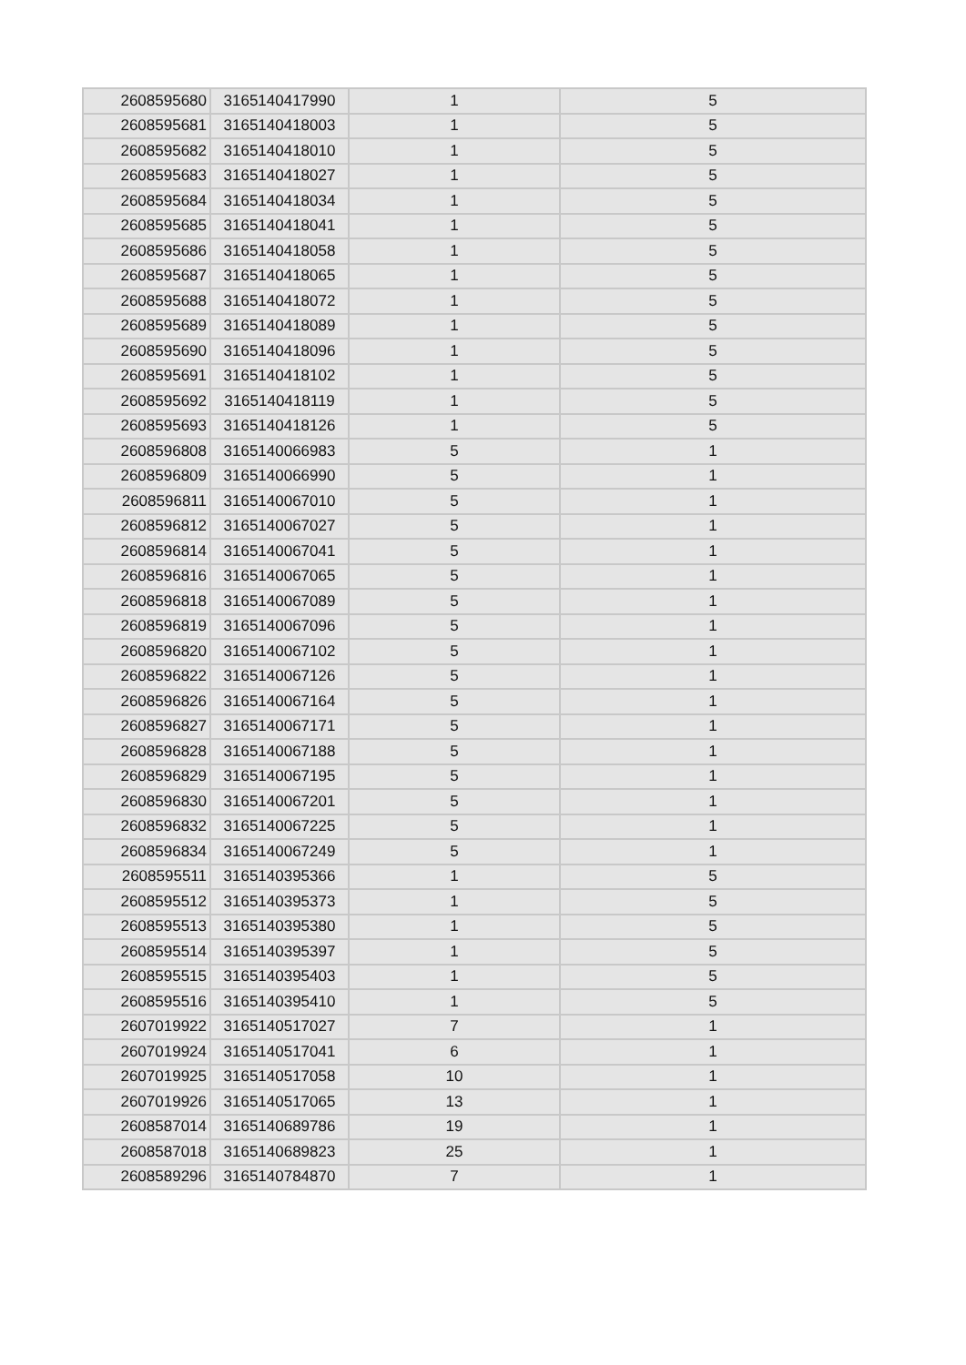| 2608595680 | 3165140417990 | 1 | 5 |
| 2608595681 | 3165140418003 | 1 | 5 |
| 2608595682 | 3165140418010 | 1 | 5 |
| 2608595683 | 3165140418027 | 1 | 5 |
| 2608595684 | 3165140418034 | 1 | 5 |
| 2608595685 | 3165140418041 | 1 | 5 |
| 2608595686 | 3165140418058 | 1 | 5 |
| 2608595687 | 3165140418065 | 1 | 5 |
| 2608595688 | 3165140418072 | 1 | 5 |
| 2608595689 | 3165140418089 | 1 | 5 |
| 2608595690 | 3165140418096 | 1 | 5 |
| 2608595691 | 3165140418102 | 1 | 5 |
| 2608595692 | 3165140418119 | 1 | 5 |
| 2608595693 | 3165140418126 | 1 | 5 |
| 2608596808 | 3165140066983 | 5 | 1 |
| 2608596809 | 3165140066990 | 5 | 1 |
| 2608596811 | 3165140067010 | 5 | 1 |
| 2608596812 | 3165140067027 | 5 | 1 |
| 2608596814 | 3165140067041 | 5 | 1 |
| 2608596816 | 3165140067065 | 5 | 1 |
| 2608596818 | 3165140067089 | 5 | 1 |
| 2608596819 | 3165140067096 | 5 | 1 |
| 2608596820 | 3165140067102 | 5 | 1 |
| 2608596822 | 3165140067126 | 5 | 1 |
| 2608596826 | 3165140067164 | 5 | 1 |
| 2608596827 | 3165140067171 | 5 | 1 |
| 2608596828 | 3165140067188 | 5 | 1 |
| 2608596829 | 3165140067195 | 5 | 1 |
| 2608596830 | 3165140067201 | 5 | 1 |
| 2608596832 | 3165140067225 | 5 | 1 |
| 2608596834 | 3165140067249 | 5 | 1 |
| 2608595511 | 3165140395366 | 1 | 5 |
| 2608595512 | 3165140395373 | 1 | 5 |
| 2608595513 | 3165140395380 | 1 | 5 |
| 2608595514 | 3165140395397 | 1 | 5 |
| 2608595515 | 3165140395403 | 1 | 5 |
| 2608595516 | 3165140395410 | 1 | 5 |
| 2607019922 | 3165140517027 | 7 | 1 |
| 2607019924 | 3165140517041 | 6 | 1 |
| 2607019925 | 3165140517058 | 10 | 1 |
| 2607019926 | 3165140517065 | 13 | 1 |
| 2608587014 | 3165140689786 | 19 | 1 |
| 2608587018 | 3165140689823 | 25 | 1 |
| 2608589296 | 3165140784870 | 7 | 1 |